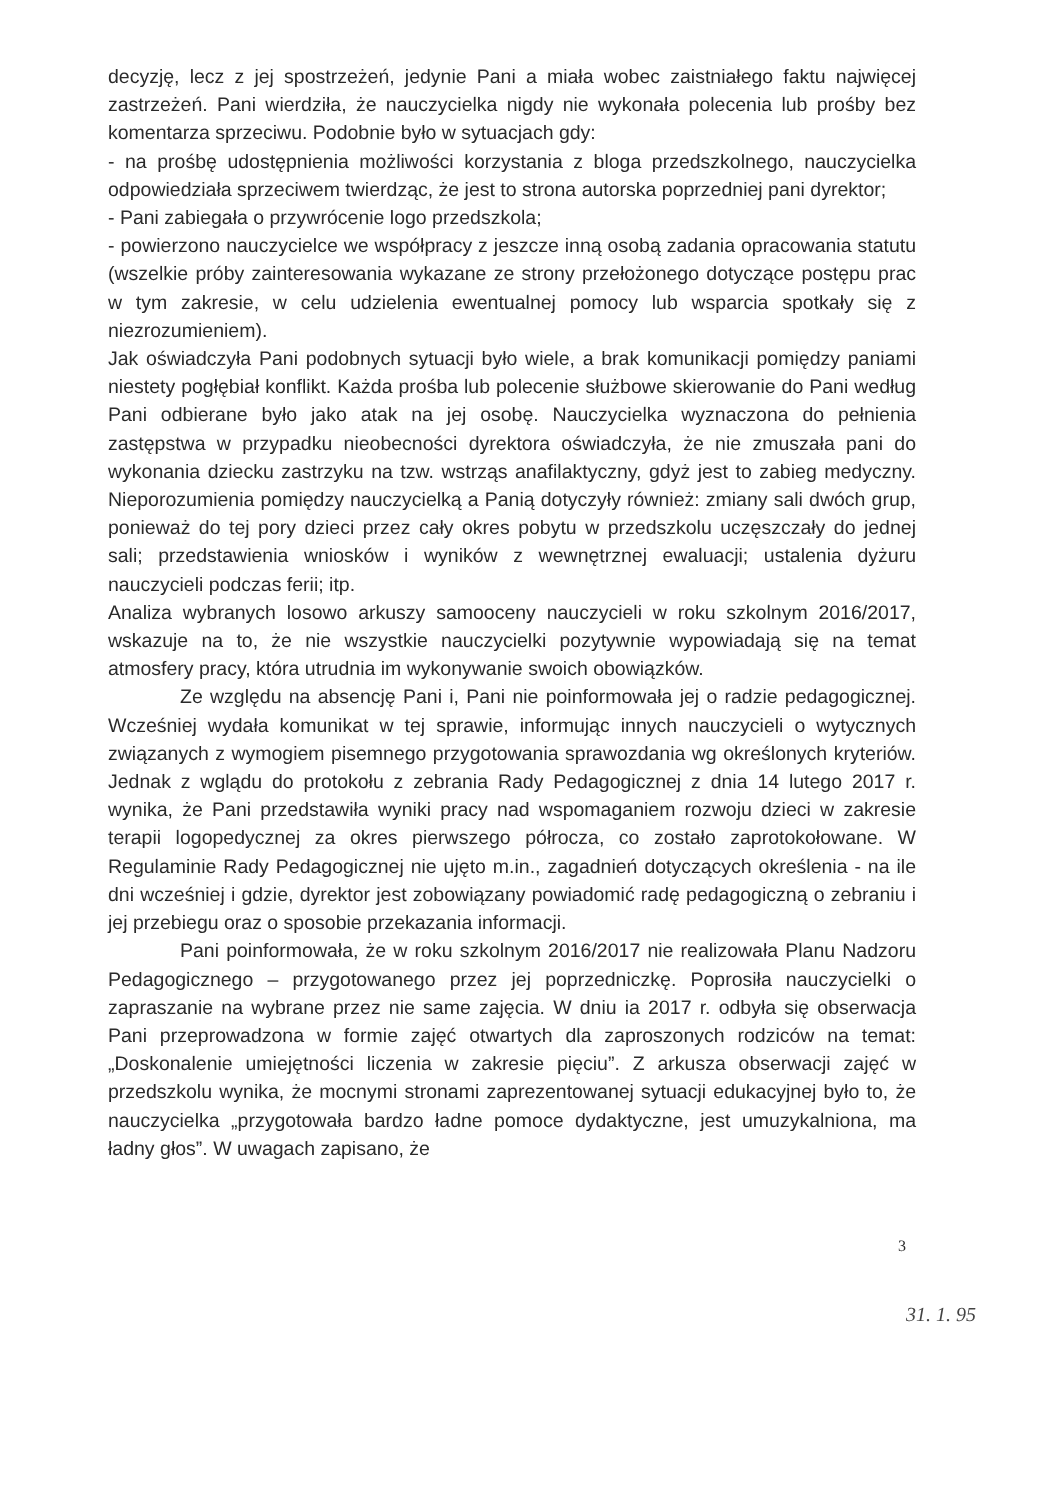decyzję, lecz z jej spostrzeżeń, jedynie Pani a miała wobec zaistniałego faktu najwięcej zastrzeżeń. Pani wierdziła, że nauczycielka nigdy nie wykonała polecenia lub prośby bez komentarza sprzeciwu. Podobnie było w sytuacjach gdy:
- na prośbę udostępnienia możliwości korzystania z bloga przedszkolnego, nauczycielka odpowiedziała sprzeciwem twierdząc, że jest to strona autorska poprzedniej pani dyrektor;
- Pani zabiegała o przywrócenie logo przedszkola;
- powierzono nauczycielce we współpracy z jeszcze inną osobą zadania opracowania statutu (wszelkie próby zainteresowania wykazane ze strony przełożonego dotyczące postępu prac w tym zakresie, w celu udzielenia ewentualnej pomocy lub wsparcia spotkały się z niezrozumieniem).
Jak oświadczyła Pani podobnych sytuacji było wiele, a brak komunikacji pomiędzy paniami niestety pogłębiał konflikt. Każda prośba lub polecenie służbowe skierowanie do Pani według Pani odbierane było jako atak na jej osobę. Nauczycielka wyznaczona do pełnienia zastępstwa w przypadku nieobecności dyrektora oświadczyła, że nie zmuszała pani do wykonania dziecku zastrzyku na tzw. wstrząs anafilaktyczny, gdyż jest to zabieg medyczny. Nieporozumienia pomiędzy nauczycielką a Panią dotyczyły również: zmiany sali dwóch grup, ponieważ do tej pory dzieci przez cały okres pobytu w przedszkolu uczęszczały do jednej sali; przedstawienia wniosków i wyników z wewnętrznej ewaluacji; ustalenia dyżuru nauczycieli podczas ferii; itp.
Analiza wybranych losowo arkuszy samooceny nauczycieli w roku szkolnym 2016/2017, wskazuje na to, że nie wszystkie nauczycielki pozytywnie wypowiadają się na temat atmosfery pracy, która utrudnia im wykonywanie swoich obowiązków.
Ze względu na absencję Pani i, Pani nie poinformowała jej o radzie pedagogicznej. Wcześniej wydała komunikat w tej sprawie, informując innych nauczycieli o wytycznych związanych z wymogiem pisemnego przygotowania sprawozdania wg określonych kryteriów. Jednak z wglądu do protokołu z zebrania Rady Pedagogicznej z dnia 14 lutego 2017 r. wynika, że Pani przedstawiła wyniki pracy nad wspomaganiem rozwoju dzieci w zakresie terapii logopedycznej za okres pierwszego półrocza, co zostało zaprotokołowane. W Regulaminie Rady Pedagogicznej nie ujęto m.in., zagadnień dotyczących określenia - na ile dni wcześniej i gdzie, dyrektor jest zobowiązany powiadomić radę pedagogiczną o zebraniu i jej przebiegu oraz o sposobie przekazania informacji.
Pani poinformowała, że w roku szkolnym 2016/2017 nie realizowała Planu Nadzoru Pedagogicznego – przygotowanego przez jej poprzedniczkę. Poprosiła nauczycielki o zapraszanie na wybrane przez nie same zajęcia. W dniu ia 2017 r. odbyła się obserwacja Pani przeprowadzona w formie zajęć otwartych dla zaproszonych rodziców na temat: „Doskonalenie umiejętności liczenia w zakresie pięciu”. Z arkusza obserwacji zajęć w przedszkolu wynika, że mocnymi stronami zaprezentowanej sytuacji edukacyjnej było to, że nauczycielka „przygotowała bardzo ładne pomoce dydaktyczne, jest umuzykalniona, ma ładny głos”. W uwagach zapisano, że
3
31. 1. 95